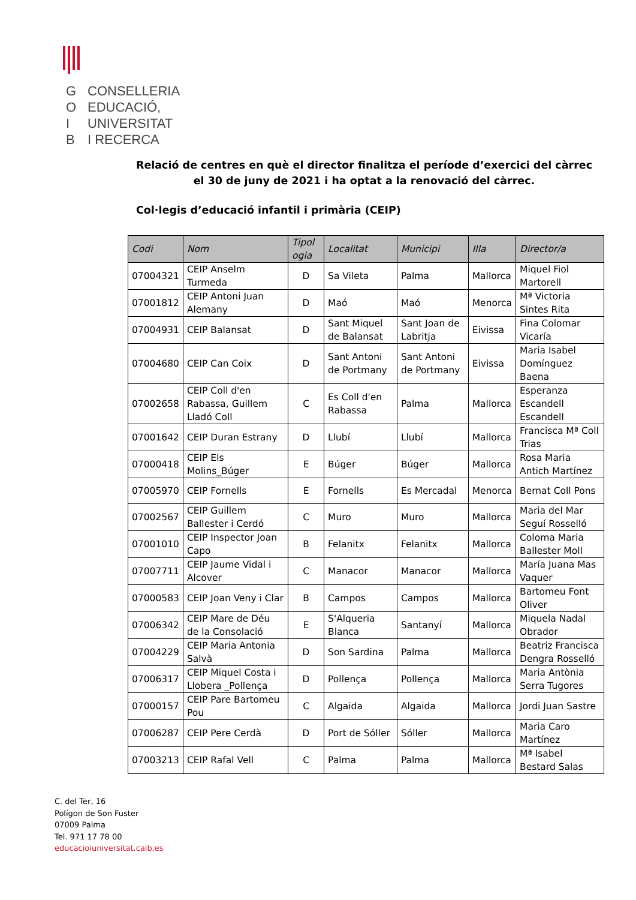G CONSELLERIA
O EDUCACIÓ,
I UNIVERSITAT
B I RECERCA
Relació de centres en què el director finalitza el període d’exercici del càrrec el 30 de juny de 2021 i ha optat a la renovació del càrrec.
Col·legis d’educació infantil i primària (CEIP)
| Codi | Nom | Tipol ogia | Localitat | Municipi | Illa | Director/a |
| --- | --- | --- | --- | --- | --- | --- |
| 07004321 | CEIP Anselm Turmeda | D | Sa Vileta | Palma | Mallorca | Miquel Fiol Martorell |
| 07001812 | CEIP Antoni Juan Alemany | D | Maó | Maó | Menorca | Mª Victoria Sintes Rita |
| 07004931 | CEIP Balansat | D | Sant Miquel de Balansat | Sant Joan de Labritja | Eivissa | Fina Colomar Vicaría |
| 07004680 | CEIP Can Coix | D | Sant Antoni de Portmany | Sant Antoni de Portmany | Eivissa | Maria Isabel Domínguez Baena |
| 07002658 | CEIP Coll d'en Rabassa, Guillem Lladó Coll | C | Es Coll d'en Rabassa | Palma | Mallorca | Esperanza Escandell Escandell |
| 07001642 | CEIP Duran Estrany | D | Llubí | Llubí | Mallorca | Francisca Mª Coll Trias |
| 07000418 | CEIP Els Molins_Búger | E | Búger | Búger | Mallorca | Rosa Maria Antich Martínez |
| 07005970 | CEIP Fornells | E | Fornells | Es Mercadal | Menorca | Bernat Coll Pons |
| 07002567 | CEIP Guillem Ballester i Cerdó | C | Muro | Muro | Mallorca | Maria del Mar Seguí Rosselló |
| 07001010 | CEIP Inspector Joan Capo | B | Felanitx | Felanitx | Mallorca | Coloma Maria Ballester Moll |
| 07007711 | CEIP Jaume Vidal i Alcover | C | Manacor | Manacor | Mallorca | María Juana Mas Vaquer |
| 07000583 | CEIP Joan Veny i Clar | B | Campos | Campos | Mallorca | Bartomeu Font Oliver |
| 07006342 | CEIP Mare de Déu de la Consolació | E | S'Alqueria Blanca | Santanyí | Mallorca | Miquela Nadal Obrador |
| 07004229 | CEIP Maria Antonia Salvà | D | Son Sardina | Palma | Mallorca | Beatriz Francisca Dengra Rosselló |
| 07006317 | CEIP Miquel Costa i Llobera _Pollença | D | Pollença | Pollença | Mallorca | Maria Antònia Serra Tugores |
| 07000157 | CEIP Pare Bartomeu Pou | C | Algaida | Algaida | Mallorca | Jordi Juan Sastre |
| 07006287 | CEIP Pere Cerdà | D | Port de Sóller | Sóller | Mallorca | Maria Caro Martínez |
| 07003213 | CEIP Rafal Vell | C | Palma | Palma | Mallorca | Mª Isabel Bestard Salas |
C. del Ter, 16
Polígon de Son Fuster
07009 Palma
Tel. 971 17 78 00
educacioiuniversitat.caib.es